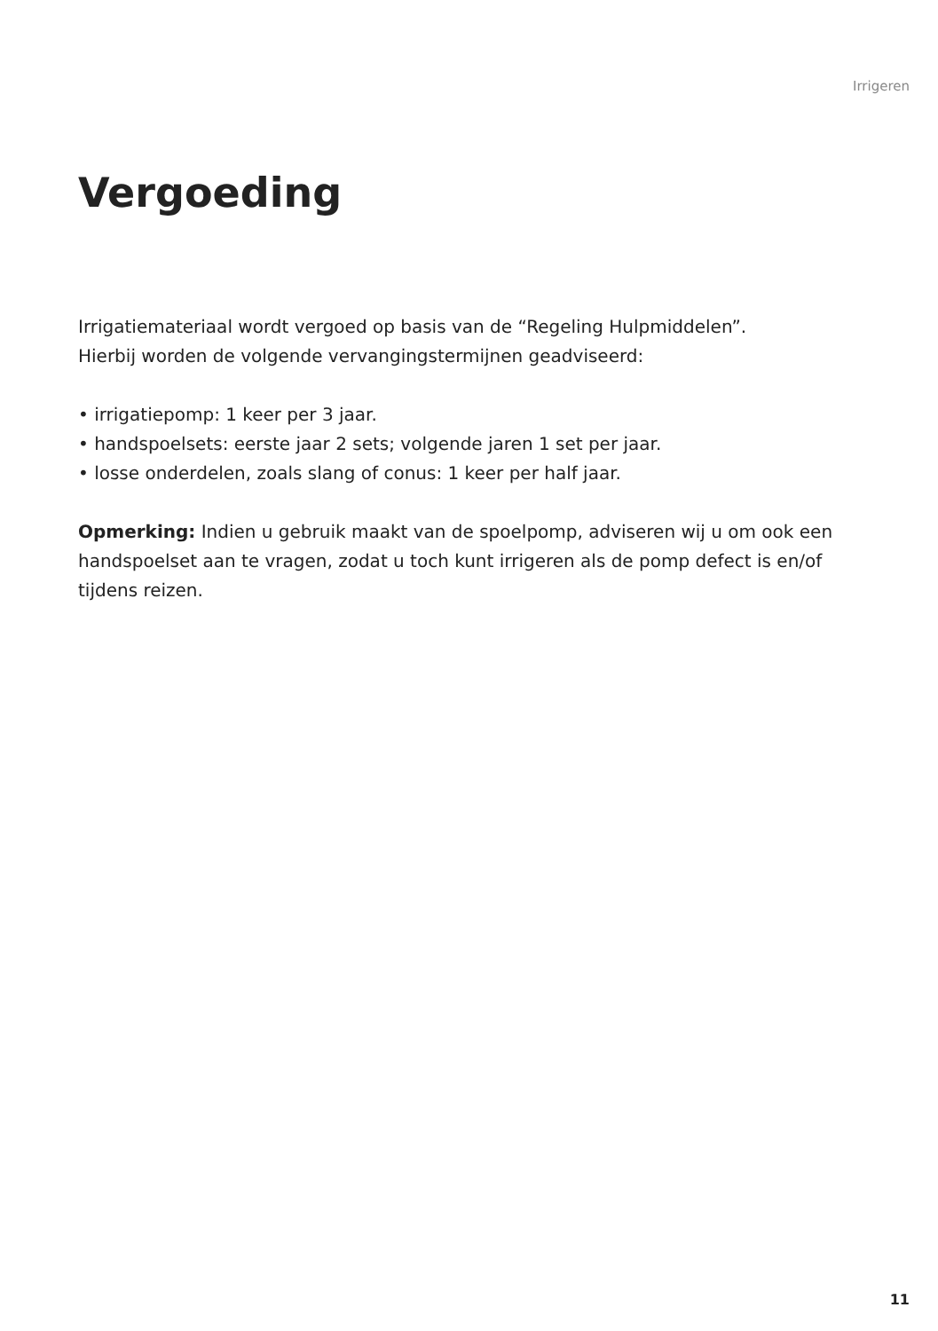Irrigeren
Vergoeding
Irrigatiemateriaal wordt vergoed op basis van de “Regeling Hulpmiddelen”.
Hierbij worden de volgende vervangingstermijnen geadviseerd:
• irrigatiepomp: 1 keer per 3 jaar.
• handspoelsets: eerste jaar 2 sets; volgende jaren 1 set per jaar.
• losse onderdelen, zoals slang of conus: 1 keer per half jaar.
Opmerking: Indien u gebruik maakt van de spoelpomp, adviseren wij u om ook een handspoelset aan te vragen, zodat u toch kunt irrigeren als de pomp defect is en/of tijdens reizen.
11